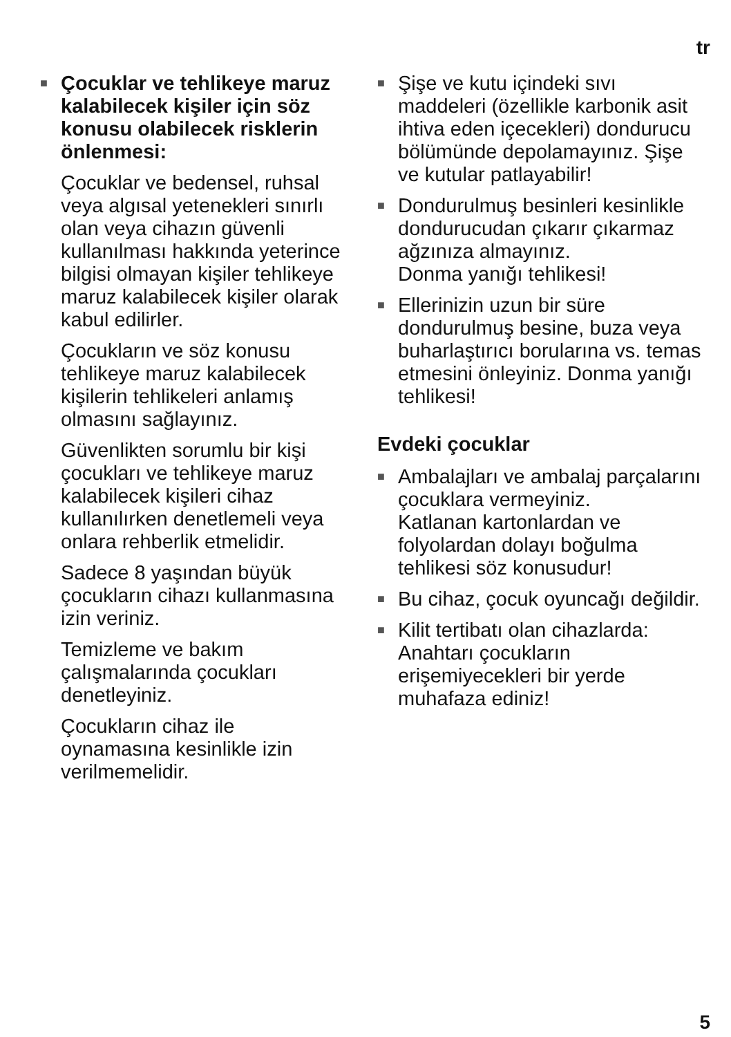tr
■ Çocuklar ve tehlikeye maruz kalabilecek kişiler için söz konusu olabilecek risklerin önlenmesi:
Çocuklar ve bedensel, ruhsal veya algısal yetenekleri sınırlı olan veya cihazın güvenli kullanılması hakkında yeterince bilgisi olmayan kişiler tehlikeye maruz kalabilecek kişiler olarak kabul edilirler.
Çocukların ve söz konusu tehlikeye maruz kalabilecek kişilerin tehlikeleri anlamış olmasını sağlayınız.
Güvenlikten sorumlu bir kişi çocukları ve tehlikeye maruz kalabilecek kişileri cihaz kullanılırken denetlemeli veya onlara rehberlik etmelidir.
Sadece 8 yaşından büyük çocukların cihazı kullanmasına izin veriniz.
Temizleme ve bakım çalışmalarında çocukları denetleyiniz.
Çocukların cihaz ile oynamasına kesinlikle izin verilmemelidir.
■ Şişe ve kutu içindeki sıvı maddeleri (özellikle karbonik asit ihtiva eden içecekleri) dondurucu bölümünde depolamayınız. Şişe ve kutular patlayabilir!
■ Dondurulmuş besinleri kesinlikle dondurucudan çıkarır çıkarmaz ağzınıza almayınız.
Donma yanığı tehlikesi!
■ Ellerinizin uzun bir süre dondurulmuş besine, buza veya buharlaştırıcı borularına vs. temas etmesini önleyiniz. Donma yanığı tehlikesi!
Evdeki çocuklar
■ Ambalajları ve ambalaj parçalarını çocuklara vermeyiniz.
Katlanan kartonlardan ve folyolardan dolayı boğulma tehlikesi söz konusudur!
■ Bu cihaz, çocuk oyuncağı değildir.
■ Kilit tertibatı olan cihazlarda: Anahtarı çocukların erişemiyecekleri bir yerde muhafaza ediniz!
5